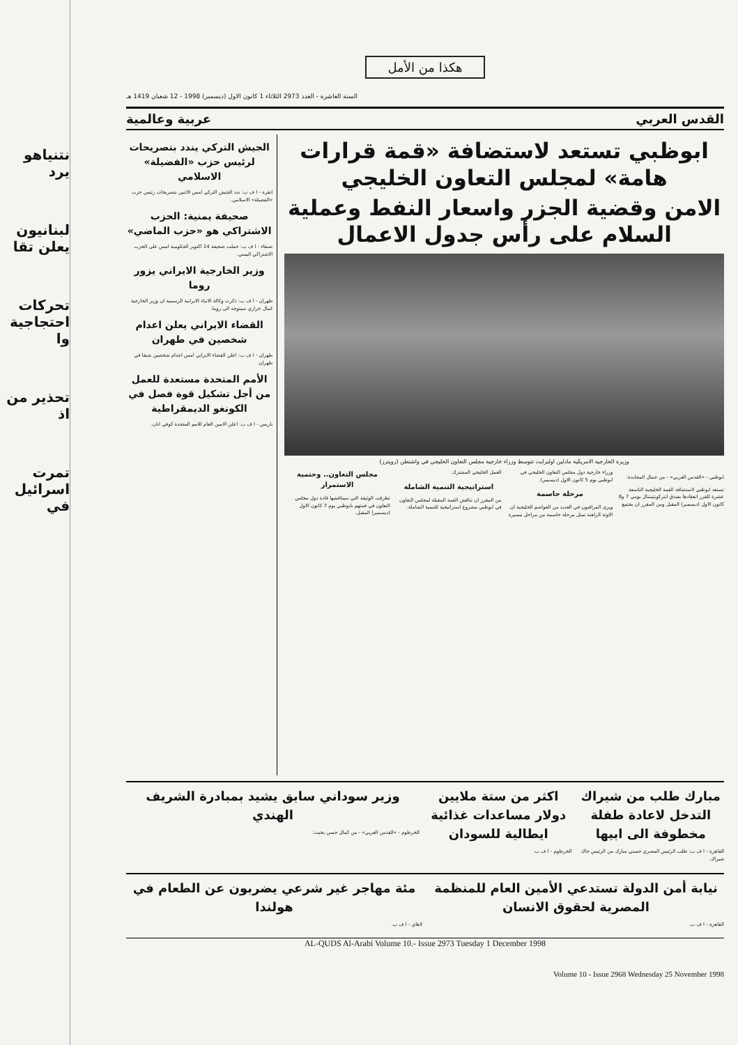نتنياهو يرد
لبنانيون يعلن تقا
تحركات احتجاجية وا
تحذير من اذ
تمرت اسرائيل في
هكذا من الأمل
السنة العاشرة - العدد 2973 الثلاثاء 1 كانون الاول (ديسمبر) 1998 - 12 شعبان 1419 هـ
القدس العربي عربية وعالمية
ابوظبي تستعد لاستضافة «قمة قرارات هامة» لمجلس التعاون الخليجي
الامن وقضية الجزر واسعار النفط وعملية السلام على رأس جدول الاعمال
وزيرة الخارجية الامريكية مادلين اولبرايت تتوسط وزراء خارجية مجلس التعاون الخليجي في واشنطن (رويترز)
ابوظبي - «القدس العربي» - من جمال المجايدة:
تستعد ابوظبي لاستضافة القمة الخليجية التاسعة عشرة للقرر انعقادها بفندق انتركونتيننتال يومي 7 و8 كانون الاول (ديسمبر) المقبل ومن المقرر ان يجتمع وزراء خارجية دول مجلس التعاون الخليجي في ابوظبي يوم 5 كانون الاول (ديسمبر).
مرحلة حاسمة
ويرى المراقبون في العديد من العواصم الخليجية ان الاوثة الراهنة تمثل مرحلة حاسمة من مراحل مسيرة العمل الخليجي المشترك.
استراتيجية التنمية الشاملة
من المقرر ان تناقش القمة المقبلة لمجلس التعاون في ابوظبي مشروع استراتيجية للتنمية الشاملة.
مجلس التعاون.. وحتمية الاستمرار
تطرقت الوثيقة التي سيناقشها قادة دول مجلس التعاون في قمتهم بابوظبي يوم 7 كانون الاول (ديسمبر) المقبل.
الجيش التركي يندد بتصريحات لرئيس حزب «الفضيلة» الاسلامي
انقرة - ا ف ب: ندد الجيش التركي امس الاثنين بتصريحات رئيس حزب «الفضيلة» الاسلامي.
صحيفة يمنية: الحزب الاشتراكي هو «حزب الماضي»
صنعاء - ا ف ب: حملت صحيفة 14 اكتوبر الحكومية امس على الحزب الاشتراكي اليمني.
وزير الخارجية الايراني يزور روما
طهران - ا ف ب: ذكرت وكالة الانباء الايرانية الرسمية ان وزير الخارجية كمال خرازي سيتوجه الى روما.
القضاء الايراني يعلن اعدام شخصين في طهران
طهران - ا ف ب: اعلن القضاء الايراني امس اعدام شخصين شنقا في طهران.
الأمم المتحدة مستعدة للعمل من أجل تشكيل قوة فصل في الكونغو الديمقراطية
باريس - ا ف ب: اعلن الامين العام للامم المتحدة كوفي انان.
مبارك طلب من شيراك التدخل لاعادة طفلة مخطوفة الى ابيها
القاهرة - ا ف ب: طلب الرئيس المصري حسني مبارك من الرئيس جاك شيراك.
اكثر من ستة ملايين دولار مساعدات غذائية ايطالية للسودان
الخرطوم - ا ف ب.
وزير سوداني سابق يشيد بمبادرة الشريف الهندي
الخرطوم - «القدس العربي» - من كمال حسن بخيت:
نيابة أمن الدولة تستدعي الأمين العام للمنظمة المصرية لحقوق الانسان
القاهرة - ا ف ب.
مئة مهاجر غير شرعي يضربون عن الطعام في هولندا
لاهاي - ا ف ب.
AL-QUDS Al-Arabi Volume 10.- Issue 2973 Tuesday 1 December 1998
Volume 10 - Issue 2968 Wednesday 25 November 1998